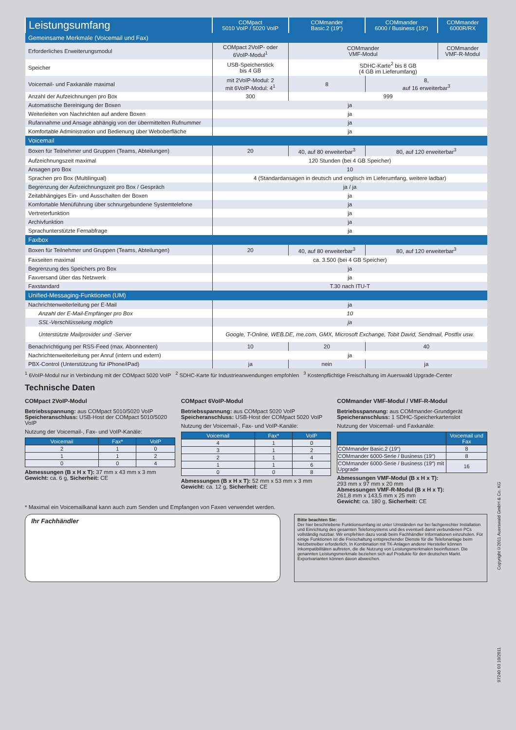| Leistungsumfang | COMpact 5010 VoIP / 5020 VoIP | COMmander Basic.2 (19“) | COMmander 6000 / Business (19“) | COMmander 6000R/RX |
| --- | --- | --- | --- | --- |
| Gemeinsame Merkmale (Voicemail und Fax) | | | | |
| Erforderliches Erweiterungsmodul | COMpact 2VoIP- oder 6VoIP-Modul<sup>1</sup> | COMmander VMF-Modul | | COMmander VMF-R-Modul |
| Speicher | USB-Speicherstick bis 4 GB | SDHC-Karte<sup>2</sup> bis 8 GB (4 GB im Lieferumfang) | | |
| Voicemail- und Faxkanäle maximal | mit 2VoIP-Modul: 2 mit 6VoIP-Modul: 4<sup>1</sup> | 8 | 8, auf 16 erweiterbar<sup>3</sup> | |
| Anzahl der Aufzeichnungen pro Box | 300 | 999 | | |
| Automatische Bereinigung der Boxen | ja | | | |
| Weiterleiten von Nachrichten auf andere Boxen | ja | | | |
| Rufannahme und Ansage abhängig von der übermittelten Rufnummer | ja | | | |
| Komfortable Administration und Bedienung über Weboberfläche | ja | | | |
| Voicemail | | | | |
| Boxen für Teilnehmer und Gruppen (Teams, Abteilungen) | 20 | 40, auf 80 erweiterbar<sup>3</sup> | 80, auf 120 erweiterbar<sup>3</sup> | |
| Aufzeichnungszeit maximal | 120 Stunden (bei 4 GB Speicher) | | | |
| Ansagen pro Box | 10 | | | |
| Sprachen pro Box (Multilingual) | 4 (Standardansagen in deutsch und englisch im Lieferumfang, weitere ladbar) | | | |
| Begrenzung der Aufzeichnungszeit pro Box / Gespräch | ja / ja | | | |
| Zeitabhängiges Ein- und Ausschalten der Boxen | ja | | | |
| Komfortable Menüführung über schnurgebundene Systemtelefone | ja | | | |
| Vertreterfunktion | ja | | | |
| Archivfunktion | ja | | | |
| Sprachunterstützte Fernabfrage | ja | | | |
| Faxbox | | | | |
| Boxen für Teilnehmer und Gruppen (Teams, Abteilungen) | 20 | 40, auf 80 erweiterbar<sup>3</sup> | 80, auf 120 erweiterbar<sup>3</sup> | |
| Faxseiten maximal | ca. 3.500 (bei 4 GB Speicher) | | | |
| Begrenzung des Speichers pro Box | ja | | | |
| Faxversand über das Netzwerk | ja | | | |
| Faxstandard | T.30 nach ITU-T | | | |
| Unified-Messaging-Funktionen (UM) | | | | |
| Nachrichtenweiterleitung per E-Mail | ja | | | |
| Anzahl der E-Mail-Empfänger pro Box | 10 | | | |
| SSL-Verschlüsselung möglich | ja | | | |
| Unterstützte Mailprovider und -Server | Google, T-Online, WEB.DE, me.com, GMX, Microsoft Exchange, Tobit David, Sendmail, Postfix usw. | | | |
| Benachrichtigung per RSS-Feed (max. Abonnenten) | 10 | 20 | 40 | |
| Nachrichtenweiterleitung per Anruf (intern und extern) | ja | | | |
| PBX-Control (Unterstützung für iPhone/iPad) | ja | nein | ja | |
<sup>1</sup> 6VoIP-Modul nur in Verbindung mit der COMpact 5020 VoIP <sup>2</sup> SDHC-Karte für Industrieanwendungen empfohlen <sup>3</sup> Kostenpflichtige Freischaltung im Auerswald Upgrade-Center
Technische Daten
COMpact 2VoIP-Modul
Betriebsspannung: aus COMpact 5010/5020 VoIP
Speicheranschluss: USB-Host der COMpact 5010/5020 VoIP
Nutzung der Voicemail-, Fax- und VoIP-Kanäle:
| Voicemail | Fax* | VoIP |
| --- | --- | --- |
| 2 | 1 | 0 |
| 1 | 1 | 2 |
| 0 | 0 | 4 |
Abmessungen (B x H x T): 37 mm x 43 mm x 3 mm
Gewicht: ca. 6 g, Sicherheit: CE
COMpact 6VoIP-Modul
Betriebsspannung: aus COMpact 5020 VoIP
Speicheranschluss: USB-Host der COMpact 5020 VoIP
Nutzung der Voicemail-, Fax- und VoIP-Kanäle:
| Voicemail | Fax* | VoIP |
| --- | --- | --- |
| 4 | 1 | 0 |
| 3 | 1 | 2 |
| 2 | 1 | 4 |
| 1 | 1 | 6 |
| 0 | 0 | 8 |
Abmessungen (B x H x T): 52 mm x 53 mm x 3 mm
Gewicht: ca. 12 g, Sicherheit: CE
COMmander VMF-Modul / VMF-R-Modul
Betriebsspannung: aus COMmander-Grundgerät
Speicheranschluss: 1 SDHC-Speicherkartenslot
Nutzung der Voicemail- und Faxkanäle:
| | Voicemail und Fax |
| --- | --- |
| COMmander Basic.2 (19“) | 8 |
| COMmander 6000-Serie / Business (19“) | 8 |
| COMmander 6000-Serie / Business (19“) mit Upgrade | 16 |
Abmessungen VMF-Modul (B x H x T):
293 mm x 97 mm x 20 mm
Abmessungen VMF-R-Modul (B x H x T):
261,8 mm x 143,5 mm x 25 mm
Gewicht: ca. 180 g, Sicherheit: CE
* Maximal ein Voicemailkanal kann auch zum Senden und Empfangen von Faxen verwendet werden.
Ihr Fachhändler
Bitte beachten Sie:
Der hier beschriebene Funktionsumfang ist unter Umständen nur bei fachgerechter Installation und Einrichtung des gesamten Telefonsystems und des eventuell damit verbundenen PCs vollständig nutzbar. Wir empfehlen dazu vorab beim Fachhändler Informationen einzuholen. Für einige Funktionen ist die Freischaltung entsprechender Dienste für die Telefonanlage beim Netzbetreiber erforderlich. In Kombination mit TK-Anlagen anderer Hersteller können Inkompatibilitäten auftreten, die die Nutzung von Leistungsmerkmalen beeinflussen. Die genannten Leistungsmerkmale beziehen sich auf Produkte für den deutschen Markt. Exportvarianten können davon abweichen.
Copyright©2011 Auerswald GmbH & Co. KG
97240 03 10/2011